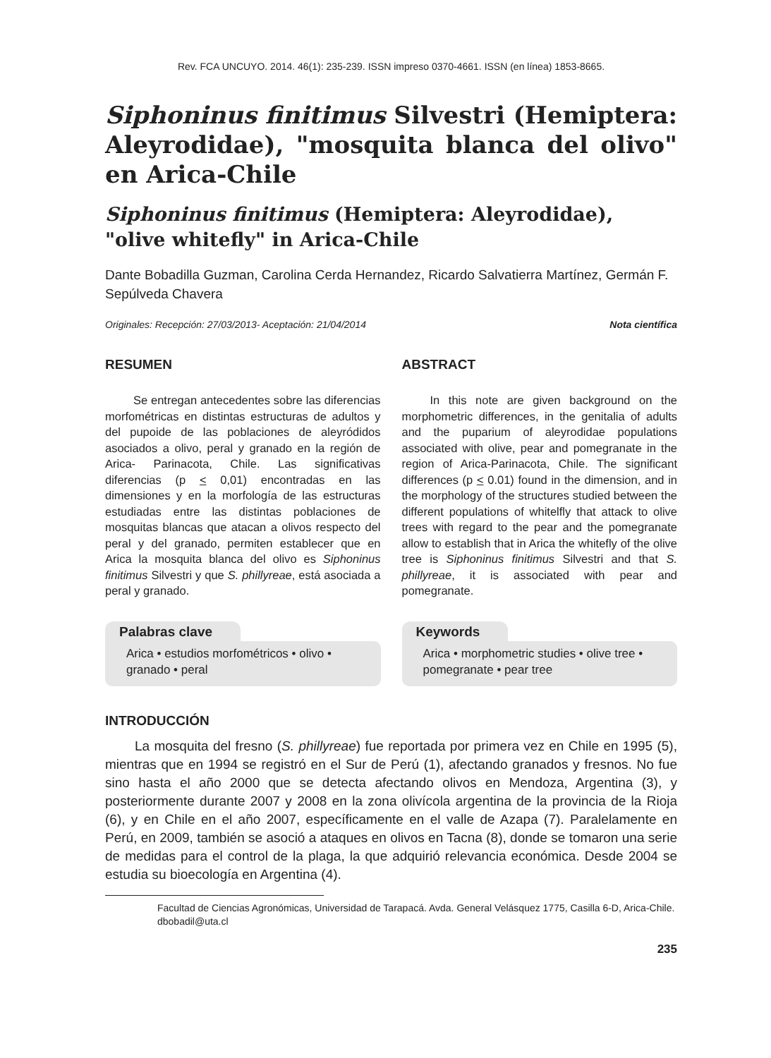Rev. FCA UNCUYO. 2014. 46(1): 235-239. ISSN impreso 0370-4661. ISSN (en línea) 1853-8665.
Siphoninus finitimus Silvestri (Hemiptera: Aleyrodidae), "mosquita blanca del olivo" en Arica-Chile
Siphoninus finitimus (Hemiptera: Aleyrodidae), "olive whitefly" in Arica-Chile
Dante Bobadilla Guzman, Carolina Cerda Hernandez, Ricardo Salvatierra Martínez, Germán F. Sepúlveda Chavera
Originales: Recepción: 27/03/2013- Aceptación: 21/04/2014 Nota científica
RESUMEN
Se entregan antecedentes sobre las diferencias morfométricas en distintas estructuras de adultos y del pupoide de las poblaciones de aleyródidos asociados a olivo, peral y granado en la región de Arica- Parinacota, Chile. Las significativas diferencias (p < 0,01) encontradas en las dimensiones y en la morfología de las estructuras estudiadas entre las distintas poblaciones de mosquitas blancas que atacan a olivos respecto del peral y del granado, permiten establecer que en Arica la mosquita blanca del olivo es Siphoninus finitimus Silvestri y que S. phillyreae, está asociada a peral y granado.
Palabras clave
Arica • estudios morfométricos • olivo • granado • peral
ABSTRACT
In this note are given background on the morphometric differences, in the genitalia of adults and the puparium of aleyrodidae populations associated with olive, pear and pomegranate in the region of Arica-Parinacota, Chile. The significant differences (p < 0.01) found in the dimension, and in the morphology of the structures studied between the different populations of whitelfly that attack to olive trees with regard to the pear and the pomegranate allow to establish that in Arica the whitefly of the olive tree is Siphoninus finitimus Silvestri and that S. phillyreae, it is associated with pear and pomegranate.
Keywords
Arica • morphometric studies • olive tree • pomegranate • pear tree
INTRODUCCIÓN
La mosquita del fresno (S. phillyreae) fue reportada por primera vez en Chile en 1995 (5), mientras que en 1994 se registró en el Sur de Perú (1), afectando granados y fresnos. No fue sino hasta el año 2000 que se detecta afectando olivos en Mendoza, Argentina (3), y posteriormente durante 2007 y 2008 en la zona olivícola argentina de la provincia de la Rioja (6), y en Chile en el año 2007, específicamente en el valle de Azapa (7). Paralelamente en Perú, en 2009, también se asoció a ataques en olivos en Tacna (8), donde se tomaron una serie de medidas para el control de la plaga, la que adquirió relevancia económica. Desde 2004 se estudia su bioecología en Argentina (4).
Facultad de Ciencias Agronómicas, Universidad de Tarapacá. Avda. General Velásquez 1775, Casilla 6-D, Arica-Chile. dbobadil@uta.cl
235